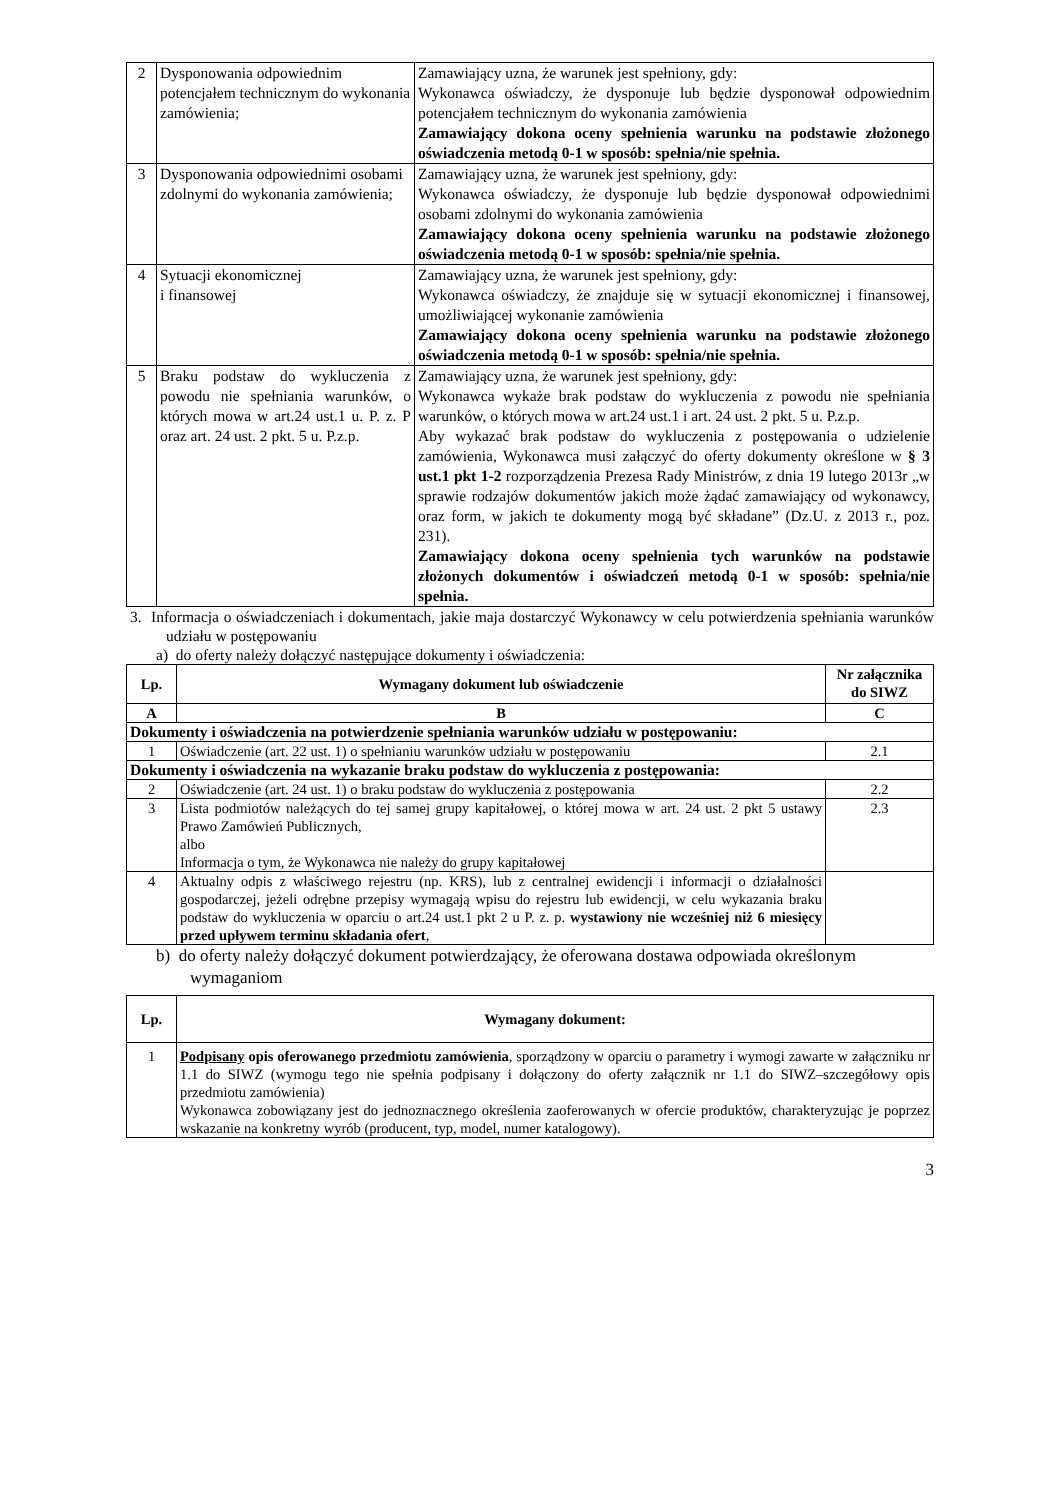| 2 | Dysponowania odpowiednim potencjałem technicznym do wykonania zamówienia; | Zamawiający uzna, że warunek jest spełniony, gdy: Wykonawca oświadczy, że dysponuje lub będzie dysponował odpowiednim potencjałem technicznym do wykonania zamówienia Zamawiający dokona oceny spełnienia warunku na podstawie złożonego oświadczenia metodą 0-1 w sposób: spełnia/nie spełnia. |
| 3 | Dysponowania odpowiednimi osobami zdolnymi do wykonania zamówienia; | Zamawiający uzna, że warunek jest spełniony, gdy: Wykonawca oświadczy, że dysponuje lub będzie dysponował odpowiednimi osobami zdolnymi do wykonania zamówienia Zamawiający dokona oceny spełnienia warunku na podstawie złożonego oświadczenia metodą 0-1 w sposób: spełnia/nie spełnia. |
| 4 | Sytuacji ekonomicznej i finansowej | Zamawiający uzna, że warunek jest spełniony, gdy: Wykonawca oświadczy, że znajduje się w sytuacji ekonomicznej i finansowej, umożliwiającej wykonanie zamówienia Zamawiający dokona oceny spełnienia warunku na podstawie złożonego oświadczenia metodą 0-1 w sposób: spełnia/nie spełnia. |
| 5 | Braku podstaw do wykluczenia z powodu nie spełniania warunków, o których mowa w art.24 ust.1 u. P. z. P oraz art. 24 ust. 2 pkt. 5 u. P.z.p. | Zamawiający uzna, że warunek jest spełniony, gdy: Wykonawca wykaże brak podstaw do wykluczenia z powodu nie spełniania warunków, o których mowa w art.24 ust.1 i art. 24 ust. 2 pkt. 5 u. P.z.p. Aby wykazać brak podstaw do wykluczenia z postępowania o udzielenie zamówienia, Wykonawca musi załączyć do oferty dokumenty określone w § 3 ust.1 pkt 1-2 rozporządzenia Prezesa Rady Ministrów, z dnia 19 lutego 2013r „w sprawie rodzajów dokumentów jakich może żądać zamawiający od wykonawcy, oraz form, w jakich te dokumenty mogą być składane” (Dz.U. z 2013 r., poz. 231). Zamawiający dokona oceny spełnienia tych warunków na podstawie złożonych dokumentów i oświadczeń metodą 0-1 w sposób: spełnia/nie spełnia. |
3. Informacja o oświadczeniach i dokumentach, jakie maja dostarczyć Wykonawcy w celu potwierdzenia spełniania warunków udziału w postępowaniu
a) do oferty należy dołączyć następujące dokumenty i oświadczenia:
| Lp. | Wymagany dokument lub oświadczenie | Nr załącznika do SIWZ |
| --- | --- | --- |
| A | B | C |
| Dokumenty i oświadczenia na potwierdzenie spełniania warunków udziału w postępowaniu: | | |
| 1 | Oświadczenie (art. 22 ust. 1) o spełnianiu warunków udziału w postępowaniu | 2.1 |
| Dokumenty i oświadczenia na wykazanie braku podstaw do wykluczenia z postępowania: | | |
| 2 | Oświadczenie (art. 24 ust. 1) o braku podstaw do wykluczenia z postępowania | 2.2 |
| 3 | Lista podmiotów należących do tej samej grupy kapitałowej, o której mowa w art. 24 ust. 2 pkt 5 ustawy Prawo Zamówień Publicznych, albo Informacja o tym, że Wykonawca nie należy do grupy kapitałowej | 2.3 |
| 4 | Aktualny odpis z właściwego rejestru (np. KRS), lub z centralnej ewidencji i informacji o działalności gospodarczej, jeżeli odrębne przepisy wymagają wpisu do rejestru lub ewidencji, w celu wykazania braku podstaw do wykluczenia w oparciu o art.24 ust.1 pkt 2 u P. z. p. wystawiony nie wcześniej niż 6 miesięcy przed upływem terminu składania ofert , | |
b) do oferty należy dołączyć dokument potwierdzający, że oferowana dostawa odpowiada określonym wymaganiom
| Lp. | Wymagany dokument: |
| --- | --- |
| 1 | Podpisany opis oferowanego przedmiotu zamówienia , sporządzony w oparciu o parametry i wymogi zawarte w załączniku nr 1.1 do SIWZ (wymogu tego nie spełnia podpisany i dołączony do oferty załącznik nr 1.1 do SIWZ–szczegółowy opis przedmiotu zamówienia) Wykonawca zobowiązany jest do jednoznacznego określenia zaoferowanych w ofercie produktów, charakteryzując je poprzez wskazanie na konkretny wyrób (producent, typ, model, numer katalogowy). |
3